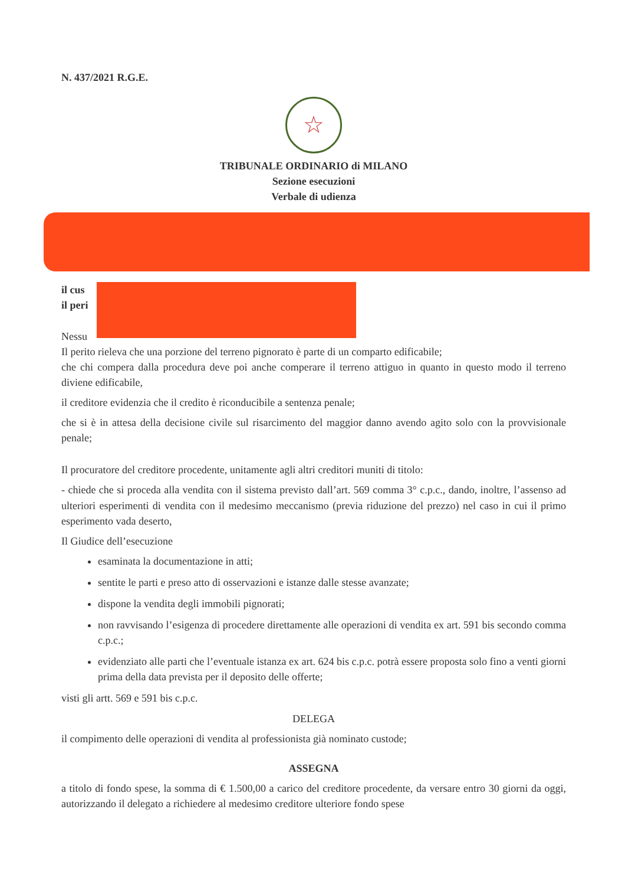N. 437/2021 R.G.E.
☆
TRIBUNALE ORDINARIO di MILANO
Sezione esecuzioni
Verbale di udienza
il cus
il peri
Nessu
Il perito rieleva che una porzione del terreno pignorato è parte di un comparto edificabile;
che chi compera dalla procedura deve poi anche comperare il terreno attiguo in quanto in questo modo il terreno diviene edificabile,
il creditore evidenzia che il credito è riconducibile a sentenza penale;
che si è in attesa della decisione civile sul risarcimento del maggior danno avendo agito solo con la provvisionale penale;
Il procuratore del creditore procedente, unitamente agli altri creditori muniti di titolo:
- chiede che si proceda alla vendita con il sistema previsto dall’art. 569 comma 3° c.p.c., dando, inoltre, l’assenso ad ulteriori esperimenti di vendita con il medesimo meccanismo (previa riduzione del prezzo) nel caso in cui il primo esperimento vada deserto,
Il Giudice dell’esecuzione
esaminata la documentazione in atti;
sentite le parti e preso atto di osservazioni e istanze dalle stesse avanzate;
dispone la vendita degli immobili pignorati;
non ravvisando l’esigenza di procedere direttamente alle operazioni di vendita ex art. 591 bis secondo comma c.p.c.;
evidenziato alle parti che l’eventuale istanza ex art. 624 bis c.p.c. potrà essere proposta solo fino a venti giorni prima della data prevista per il deposito delle offerte;
visti gli artt. 569 e 591 bis c.p.c.
DELEGA
il compimento delle operazioni di vendita al professionista già nominato custode;
ASSEGNA
a titolo di fondo spese, la somma di € 1.500,00 a carico del creditore procedente, da versare entro 30 giorni da oggi, autorizzando il delegato a richiedere al medesimo creditore ulteriore fondo spese